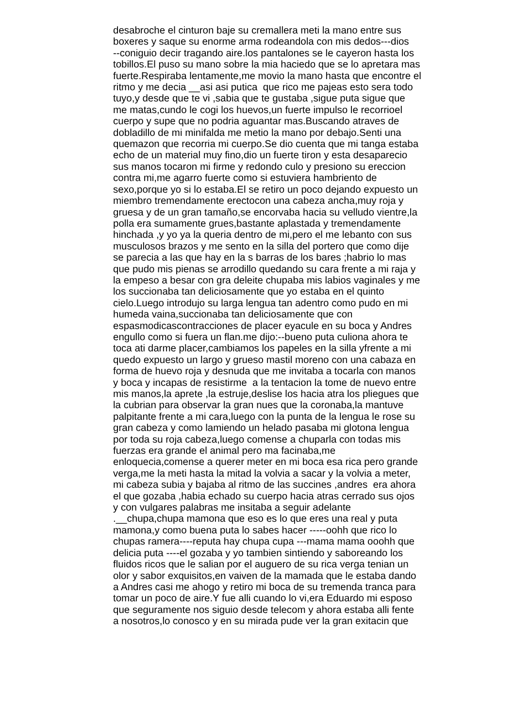desabroche el cinturon baje su cremallera meti la mano entre sus
boxeres y saque su enorme arma rodeandola con mis dedos---dios
--coniguio decir tragando aire.los pantalones se le cayeron hasta los
tobillos.El puso su mano sobre la mia haciedo que se lo apretara mas
fuerte.Respiraba lentamente,me movio la mano hasta que encontre el
ritmo y me decia __asi asi putica que rico me pajeas esto sera todo
tuyo,y desde que te vi ,sabia que te gustaba ,sigue puta sigue que
me matas,cundo le cogi los huevos,un fuerte impulso le recorrioel
cuerpo y supe que no podria aguantar mas.Buscando atraves de
dobladillo de mi minifalda me metio la mano por debajo.Senti una
quemazon que recorria mi cuerpo.Se dio cuenta que mi tanga estaba
echo de un material muy fino,dio un fuerte tiron y esta desaparecio
sus manos tocaron mi firme y redondo culo y presiono su ereccion
contra mi,me agarro fuerte como si estuviera hambriento de
sexo,porque yo si lo estaba.El se retiro un poco dejando expuesto un
miembro tremendamente erectocon una cabeza ancha,muy roja y
gruesa y de un gran tamaño,se encorvaba hacia su velludo vientre,la
polla era sumamente grues,bastante aplastada y tremendamente
hinchada ,y yo ya la queria dentro de mi,pero el me lebanto con sus
musculosos brazos y me sento en la silla del portero que como dije
se parecia a las que hay en la s barras de los bares ;habrio lo mas
que pudo mis pienas se arrodillo quedando su cara frente a mi raja y
la empeso a besar con gra deleite chupaba mis labios vaginales y me
los succionaba tan deliciosamente que yo estaba en el quinto
cielo.Luego introdujo su larga lengua tan adentro como pudo en mi
humeda vaina,succionaba tan deliciosamente que con
espasmodicascontracciones de placer eyacule en su boca y Andres
engullo como si fuera un flan.me dijo:--bueno puta culiona ahora te
toca ati darme placer,cambiamos los papeles en la silla yfrente a mi
quedo expuesto un largo y grueso mastil moreno con una cabaza en
forma de huevo roja y desnuda que me invitaba a tocarla con manos
y boca y incapas de resistirme a la tentacion la tome de nuevo entre
mis manos,la aprete ,la estruje,deslise los hacia atra los pliegues que
la cubrian para observar la gran nues que la coronaba,la mantuve
palpitante frente a mi cara,luego con la punta de la lengua le rose su
gran cabeza y como lamiendo un helado pasaba mi glotona lengua
por toda su roja cabeza,luego comense a chuparla con todas mis
fuerzas era grande el animal pero ma facinaba,me
enloquecia,comense a querer meter en mi boca esa rica pero grande
verga,me la meti hasta la mitad la volvia a sacar y la volvia a meter,
mi cabeza subia y bajaba al ritmo de las succines ,andres era ahora
el que gozaba ,habia echado su cuerpo hacia atras cerrado sus ojos
y con vulgares palabras me insitaba a seguir adelante
.__chupa,chupa mamona que eso es lo que eres una real y puta
mamona,y como buena puta lo sabes hacer -----oohh que rico lo
chupas ramera----reputa hay chupa cupa ---mama mama ooohh que
delicia puta ----el gozaba y yo tambien sintiendo y saboreando los
fluidos ricos que le salian por el auguero de su rica verga tenian un
olor y sabor exquisitos,en vaiven de la mamada que le estaba dando
a Andres casi me ahogo y retiro mi boca de su tremenda tranca para
tomar un poco de aire.Y fue alli cuando lo vi,era Eduardo mi esposo
que seguramente nos siguio desde telecom y ahora estaba alli fente
a nosotros,lo conosco y en su mirada pude ver la gran exitacin que